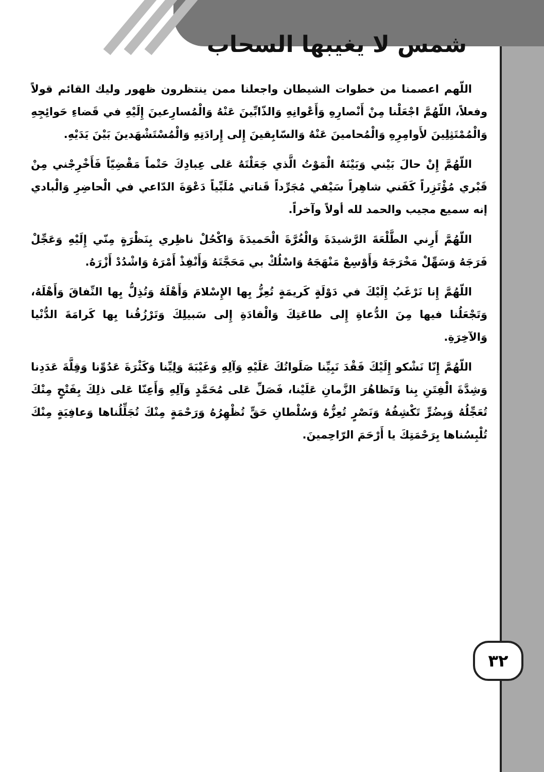شمس لا يغيبها السحاب
اللّهم اعصمنا من خطوات الشيطان واجعلنا ممن ينتظرون ظهور وليك القائم قولاً وفعلاً، اللّهُمَّ اجْعَلْنا مِنْ أَنْصارِهِ وَأَعْوانِهِ وَالذّابِّينَ عَنْهُ وَالْمُسارِعينَ إِلَيْهِ في قَضاءِ حَوائِجِهِ وَالْمُمْتَثِلِينَ لأَوامِرِهِ وَالْمُحامينَ عَنْهُ وَالسّابِقينَ إِلى إِرادَتِهِ وَالْمُسْتَشْهَدينَ بَيْنَ يَدَيْهِ.
اللّهُمَّ إِنْ حالَ بَيْني وَبَيْنَهُ الْمَوْتُ الَّذي جَعَلْتَهُ عَلى عِبادِكَ حَتْماً مَقْضِيّاً فَأَخْرِجْني مِنْ قَبْري مُؤْتَزِراً كَفَني شاهِراً سَيْفي مُجَرِّداً قَناتي مُلَبِّياً دَعْوَةَ الدّاعي في الْحاضِرِ وَالْبادي إنه سميع مجيب والحمد لله أولاً وآخراً.
اللّهُمَّ أَرِني الطَّلْعَةَ الرَّشيدَةَ وَالْغُرَّةَ الْحَميدَةَ وَاكْحُلْ ناظِري بِنَظْرَةٍ مِنّي إِلَيْهِ وَعَجِّلْ فَرَجَهُ وَسَهِّلْ مَخْرَجَهُ وَأَوْسِعْ مَنْهَجَهُ وَاسْلُكْ بي مَحَجَّتَهُ وَأَنْفِذْ أَمْرَهُ وَاشْدُدْ أَزْرَهُ.
اللّهُمَّ إِنا نَرْغَبُ إِلَيْكَ في دَوْلَةٍ كَريمَةٍ تُعِزُّ بِها الإِسْلامَ وَأَهْلَهُ وَتُذِلُّ بِها النِّفاقَ وَأَهْلَهُ، وَتَجْعَلُنا فيها مِنَ الدُّعاةِ إِلى طاعَتِكَ وَالْقادَةِ إِلى سَبيلِكَ وَتَرْزُقُنا بِها كَرامَةَ الدُّنْيا وَالآخِرَةِ.
اللّهُمَّ إِنّا نَشْكو إِلَيْكَ فَقْدَ نَبِيِّنا صَلَواتُكَ عَلَيْهِ وَآلِهِ وَغَيْبَةَ وَلِيِّنا وَكَثْرَةَ عَدُوِّنا وَقِلَّةَ عَدَدِنا وَشِدَّةَ الْفِتَنِ بِنا وَتَظاهُرَ الزَّمانِ عَلَيْنا، فَصَلِّ عَلى مُحَمَّدٍ وَآلِهِ وَأَعِنّا عَلى ذلِكَ بِفَتْحٍ مِنْكَ تُعَجِّلُهُ وَبِضُرٍّ تَكْشِفُهُ وَنَصْرٍ تُعِزُّهُ وَسُلْطانِ حَقٍّ تُظْهِرُهُ وَرَحْمَةٍ مِنْكَ تُجَلِّلُناها وَعافِيَةٍ مِنْكَ تُلْبِسُناها بِرَحْمَتِكَ يا أَرْحَمَ الرّاحِمينَ.
٣٢